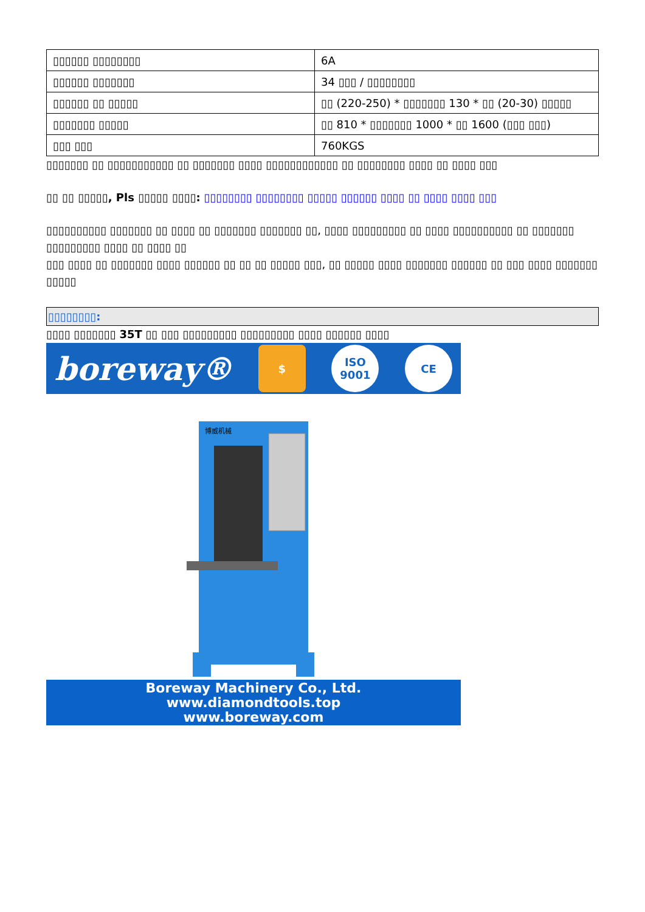| ▯▯▯▯▯▯ ▯▯▯▯▯▯▯▯ | 6A |
| ▯▯▯▯▯▯ ▯▯▯▯▯▯▯ | 34 ▯▯▯ / ▯▯▯▯▯▯▯▯ |
| ▯▯▯▯▯▯ ▯▯ ▯▯▯▯▯ | ▯▯ (220-250) * ▯▯▯▯▯▯▯ 130 * ▯▯ (20-30) ▯▯▯▯▯ |
| ▯▯▯▯▯▯▯ ▯▯▯▯▯ | ▯▯ 810 * ▯▯▯▯▯▯▯ 1000 * ▯▯ 1600 (▯▯▯ ▯▯▯) |
| ▯▯▯ ▯▯▯ | 760KGS |
▯▯▯▯▯▯▯ ▯▯ ▯▯▯▯▯▯▯▯▯▯▯ ▯▯ ▯▯▯▯▯▯▯ ▯▯▯▯ ▯▯▯▯▯▯▯▯▯▯▯▯ ▯▯ ▯▯▯▯▯▯▯▯ ▯▯▯▯ ▯▯ ▯▯▯▯ ▯▯▯
▯▯ ▯▯ ▯▯▯▯▯, Pls ▯▯▯▯▯ ▯▯▯▯: ▯▯▯▯▯▯▯▯ ▯▯▯▯▯▯▯▯ ▯▯▯▯▯ ▯▯▯▯▯▯ ▯▯▯▯ ▯▯ ▯▯▯▯ ▯▯▯▯ ▯▯▯
▯▯▯▯▯▯▯▯▯▯ ▯▯▯▯▯▯▯ ▯▯ ▯▯▯▯ ▯▯ ▯▯▯▯▯▯▯ ▯▯▯▯▯▯▯ ▯▯, ▯▯▯▯ ▯▯▯▯▯▯▯▯▯ ▯▯ ▯▯▯▯ ▯▯▯▯▯▯▯▯▯▯ ▯▯ ▯▯▯▯▯▯▯ ▯▯▯▯▯▯▯▯▯ ▯▯▯▯ ▯▯ ▯▯▯▯ ▯▯
▯▯▯ ▯▯▯▯ ▯▯ ▯▯▯▯▯▯▯ ▯▯▯▯ ▯▯▯▯▯▯ ▯▯ ▯▯ ▯▯ ▯▯▯▯▯ ▯▯▯, ▯▯ ▯▯▯▯▯ ▯▯▯▯ ▯▯▯▯▯▯▯ ▯▯▯▯▯▯ ▯▯ ▯▯▯ ▯▯▯▯ ▯▯▯▯▯▯▯ ▯▯▯▯▯
▯▯▯▯▯▯▯▯:
▯▯▯▯ ▯▯▯▯▯▯▯ 35T ▯▯ ▯▯▯ ▯▯▯▯▯▯▯▯▯ ▯▯▯▯▯▯▯▯▯ ▯▯▯▯ ▯▯▯▯▯▯ ▯▯▯▯
boreway® $ ISO 9001 CE
博威机械
Boreway Machinery Co., Ltd.
www.diamondtools.top
www.boreway.com